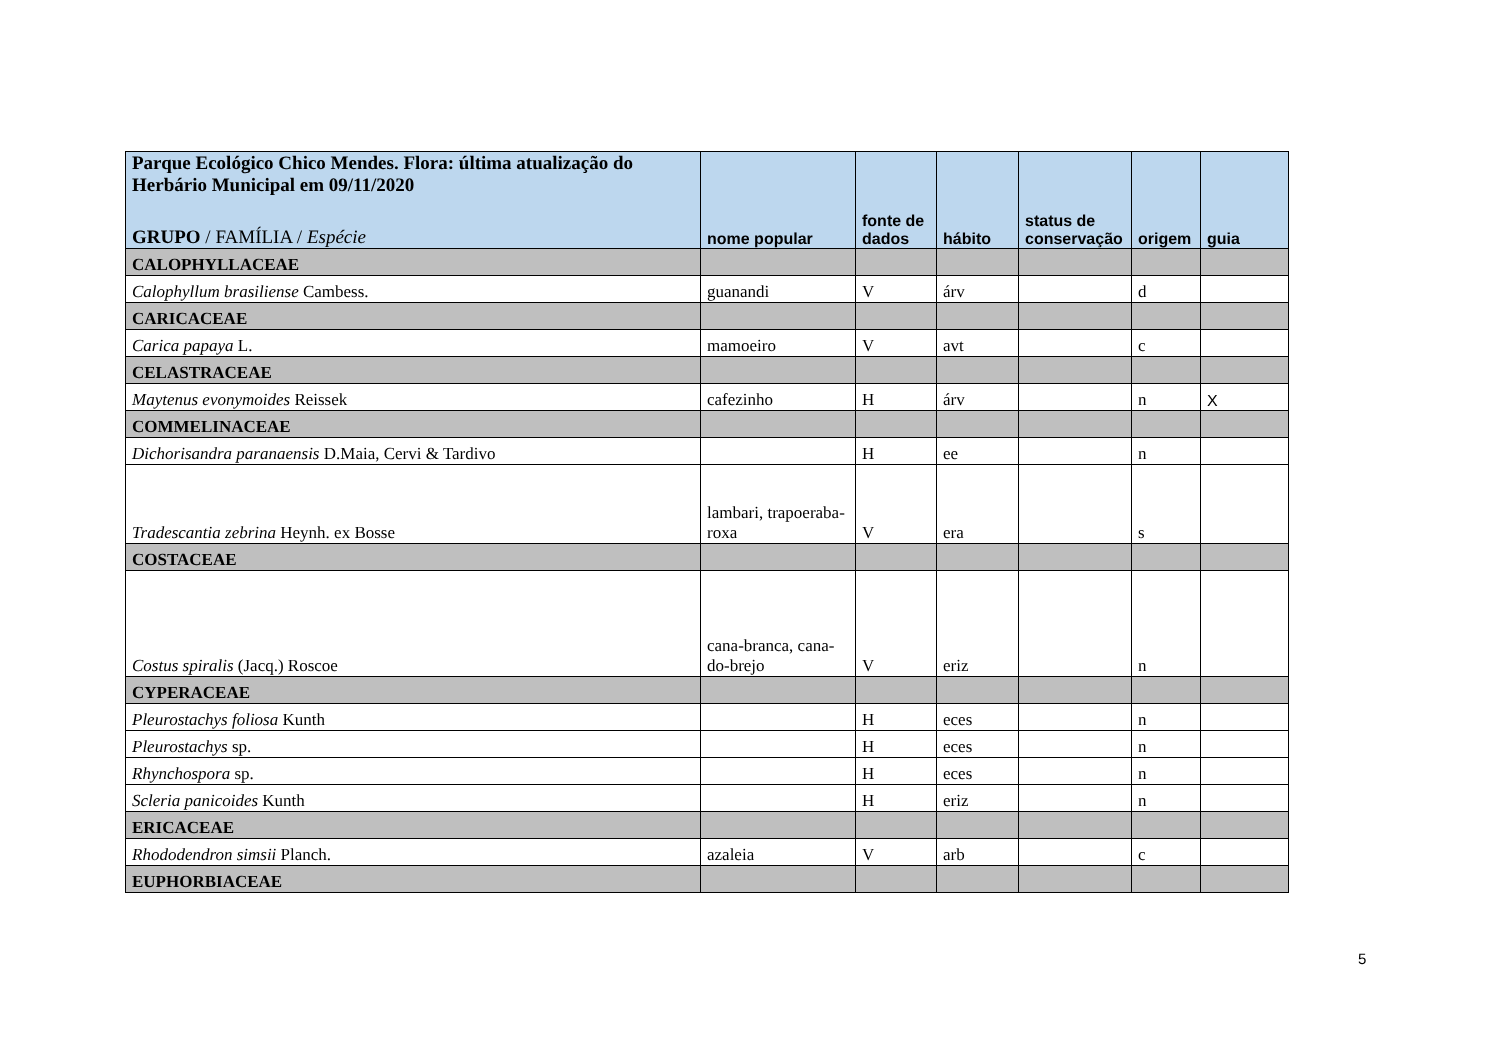| Parque Ecológico Chico Mendes. Flora: última atualização do Herbário Municipal em 09/11/2020 GRUPO / FAMÍLIA / Espécie | nome popular | fonte de dados | hábito | status de conservação | origem | guia |
| --- | --- | --- | --- | --- | --- | --- |
| CALOPHYLLACEAE | | | | | | |
| Calophyllum brasiliense Cambess. | guanandi | V | árv | | d | |
| CARICACEAE | | | | | | |
| Carica papaya L. | mamoeiro | V | avt | | c | |
| CELASTRACEAE | | | | | | |
| Maytenus evonymoides Reissek | cafezinho | H | árv | | n | X |
| COMMELINACEAE | | | | | | |
| Dichorisandra paranaensis D.Maia, Cervi & Tardivo | | H | ee | | n | |
| Tradescantia zebrina Heynh. ex Bosse | lambari, trapoeraba-roxa | V | era | | s | |
| COSTACEAE | | | | | | |
| Costus spiralis (Jacq.) Roscoe | cana-branca, cana-do-brejo | V | eriz | | n | |
| CYPERACEAE | | | | | | |
| Pleurostachys foliosa Kunth | | H | eces | | n | |
| Pleurostachys sp. | | H | eces | | n | |
| Rhynchospora sp. | | H | eces | | n | |
| Scleria panicoides Kunth | | H | eriz | | n | |
| ERICACEAE | | | | | | |
| Rhododendron simsii Planch. | azaleia | V | arb | | c | |
| EUPHORBIACEAE | | | | | | |
5